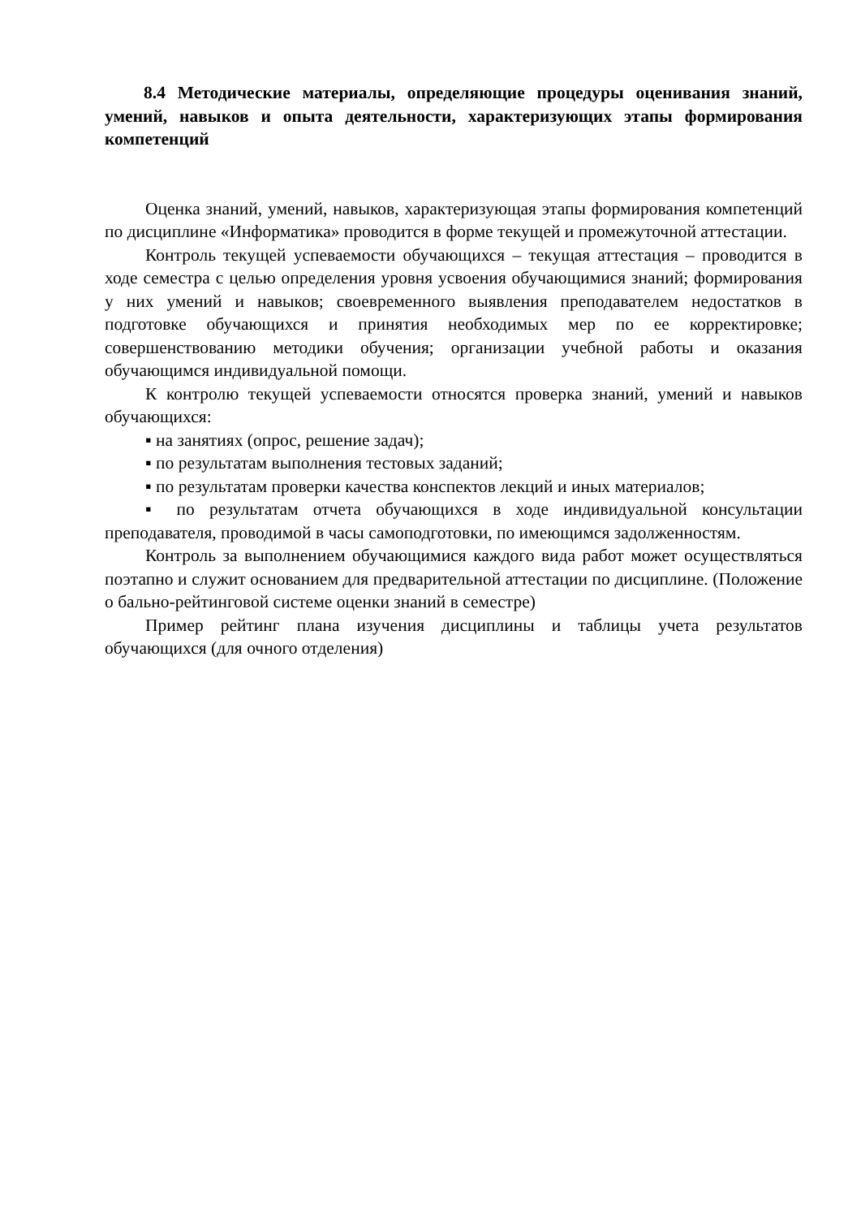8.4 Методические материалы, определяющие процедуры оценивания знаний, умений, навыков и опыта деятельности, характеризующих этапы формирования компетенций
Оценка знаний, умений, навыков, характеризующая этапы формирования компетенций по дисциплине «Информатика» проводится в форме текущей и промежуточной аттестации.
Контроль текущей успеваемости обучающихся – текущая аттестация – проводится в ходе семестра с целью определения уровня усвоения обучающимися знаний; формирования у них умений и навыков; своевременного выявления преподавателем недостатков в подготовке обучающихся и принятия необходимых мер по ее корректировке; совершенствованию методики обучения; организации учебной работы и оказания обучающимся индивидуальной помощи.
К контролю текущей успеваемости относятся проверка знаний, умений и навыков обучающихся:
▪ на занятиях (опрос, решение задач);
▪ по результатам выполнения тестовых заданий;
▪ по результатам проверки качества конспектов лекций и иных материалов;
▪ по результатам отчета обучающихся в ходе индивидуальной консультации преподавателя, проводимой в часы самоподготовки, по имеющимся задолженностям.
Контроль за выполнением обучающимися каждого вида работ может осуществляться поэтапно и служит основанием для предварительной аттестации по дисциплине. (Положение о бально-рейтинговой системе оценки знаний в семестре)
Пример рейтинг плана изучения дисциплины и таблицы учета результатов обучающихся (для очного отделения)